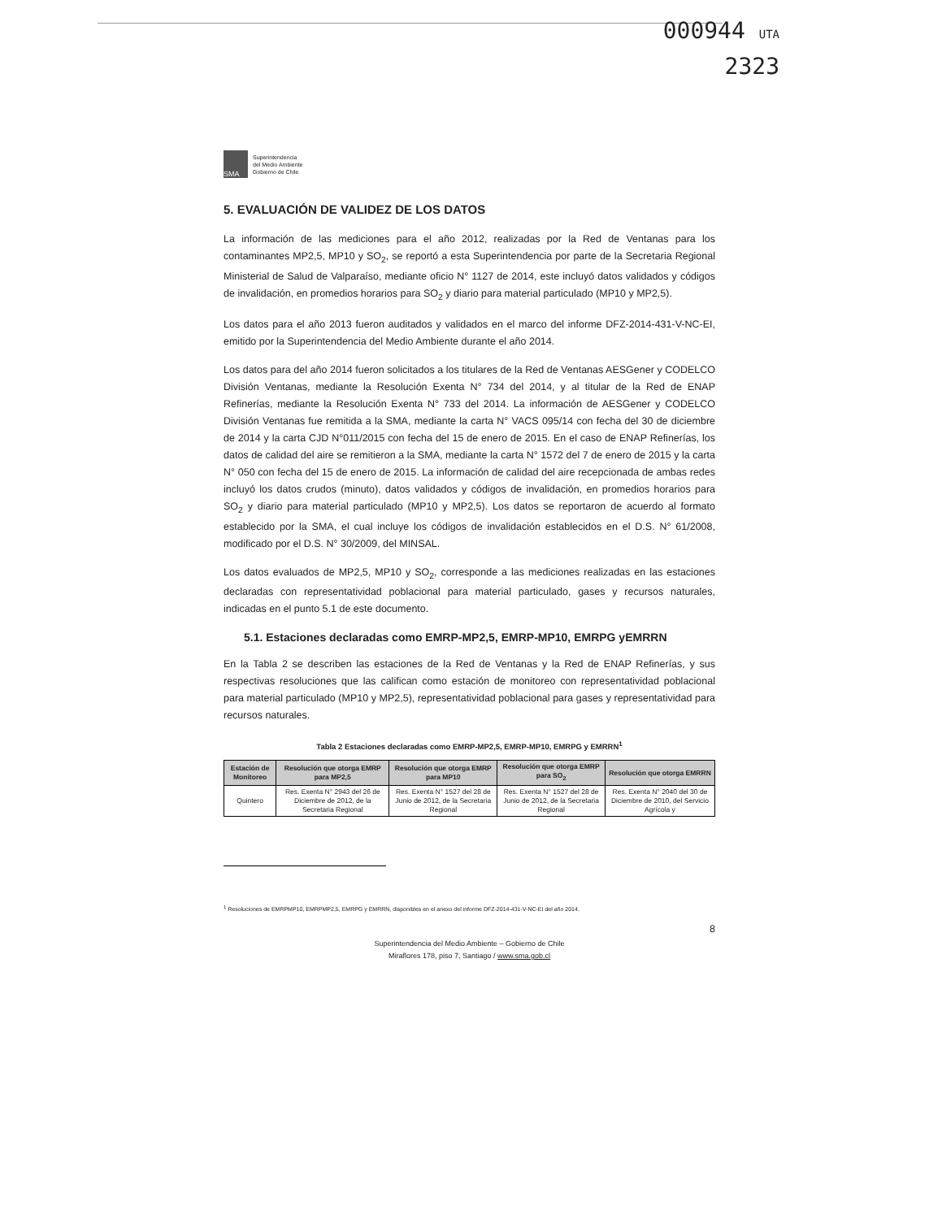000944 UTA
2323
SMA
Superintendencia
del Medio Ambiente
Gobierno de Chile
5. EVALUACIÓN DE VALIDEZ DE LOS DATOS
La información de las mediciones para el año 2012, realizadas por la Red de Ventanas para los contaminantes MP2,5, MP10 y SO<sub>2</sub>, se reportó a esta Superintendencia por parte de la Secretaria Regional Ministerial de Salud de Valparaíso, mediante oficio N° 1127 de 2014, este incluyó datos validados y códigos de invalidación, en promedios horarios para SO<sub>2</sub> y diario para material particulado (MP10 y MP2,5).
Los datos para el año 2013 fueron auditados y validados en el marco del informe DFZ-2014-431-V-NC-EI, emitido por la Superintendencia del Medio Ambiente durante el año 2014.
Los datos para del año 2014 fueron solicitados a los titulares de la Red de Ventanas AESGener y CODELCO División Ventanas, mediante la Resolución Exenta N° 734 del 2014, y al titular de la Red de ENAP Refinerías, mediante la Resolución Exenta N° 733 del 2014. La información de AESGener y CODELCO División Ventanas fue remitida a la SMA, mediante la carta N° VACS 095/14 con fecha del 30 de diciembre de 2014 y la carta CJD N°011/2015 con fecha del 15 de enero de 2015. En el caso de ENAP Refinerías, los datos de calidad del aire se remitieron a la SMA, mediante la carta N° 1572 del 7 de enero de 2015 y la carta N° 050 con fecha del 15 de enero de 2015. La información de calidad del aire recepcionada de ambas redes incluyó los datos crudos (minuto), datos validados y códigos de invalidación, en promedios horarios para SO<sub>2</sub> y diario para material particulado (MP10 y MP2,5). Los datos se reportaron de acuerdo al formato establecido por la SMA, el cual incluye los códigos de invalidación establecidos en el D.S. N° 61/2008, modificado por el D.S. N° 30/2009, del MINSAL.
Los datos evaluados de MP2,5, MP10 y SO<sub>2</sub>, corresponde a las mediciones realizadas en las estaciones declaradas con representatividad poblacional para material particulado, gases y recursos naturales, indicadas en el punto 5.1 de este documento.
5.1. Estaciones declaradas como EMRP-MP2,5, EMRP-MP10, EMRPG yEMRRN
En la Tabla 2 se describen las estaciones de la Red de Ventanas y la Red de ENAP Refinerías, y sus respectivas resoluciones que las califican como estación de monitoreo con representatividad poblacional para material particulado (MP10 y MP2,5), representatividad poblacional para gases y representatividad para recursos naturales.
Tabla 2 Estaciones declaradas como EMRP-MP2,5, EMRP-MP10, EMRPG y EMRRN<sup>1</sup>
| Estación de Monitoreo | Resolución que otorga EMRP para MP2,5 | Resolución que otorga EMRP para MP10 | Resolución que otorga EMRP para SO<sub>2</sub> | Resolución que otorga EMRRN |
| --- | --- | --- | --- | --- |
| Quintero | Res. Exenta N° 2943 del 26 de Diciembre de 2012, de la Secretaria Regional | Res. Exenta N° 1527 del 28 de Junio de 2012, de la Secretaria Regional | Res. Exenta N° 1527 del 28 de Junio de 2012, de la Secretaria Regional | Res. Exenta N° 2040 del 30 de Diciembre de 2010, del Servicio Agrícola y |
<sup>1</sup> Resoluciones de EMRPMP10, EMRPMP2,5, EMRPG y EMRRN, disponibles en el anexo del informe DFZ-2014-431-V-NC-EI del año 2014.
8
Superintendencia del Medio Ambiente – Gobierno de Chile
Miraflores 178, piso 7, Santiago / www.sma.gob.cl